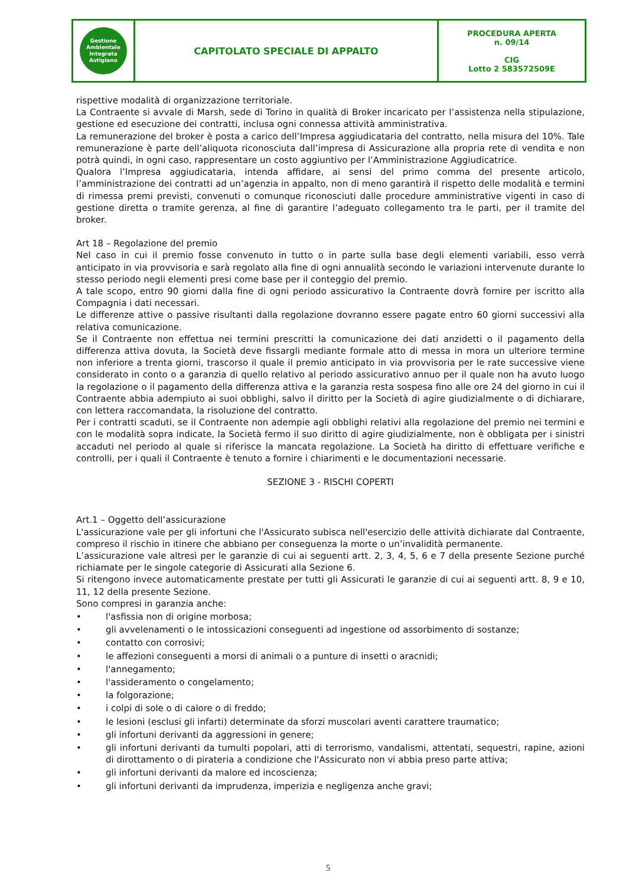| Gestione Ambientale Integrata Astigiano | CAPITOLATO SPECIALE DI APPALTO | PROCEDURA APERTA n. 09/14 CIG Lotto 2 583572509E |
rispettive modalità di organizzazione territoriale.
La Contraente si avvale di Marsh, sede di Torino in qualità di Broker incaricato per l’assistenza nella stipulazione, gestione ed esecuzione dei contratti, inclusa ogni connessa attività amministrativa.
La remunerazione del broker è posta a carico dell’Impresa aggiudicataria del contratto, nella misura del 10%. Tale remunerazione è parte dell’aliquota riconosciuta dall’impresa di Assicurazione alla propria rete di vendita e non potrà quindi, in ogni caso, rappresentare un costo aggiuntivo per l’Amministrazione Aggiudicatrice.
Qualora l’Impresa aggiudicataria, intenda affidare, ai sensi del primo comma del presente articolo, l’amministrazione dei contratti ad un’agenzia in appalto, non di meno garantirà il rispetto delle modalità e termini di rimessa premi previsti, convenuti o comunque riconosciuti dalle procedure amministrative vigenti in caso di gestione diretta o tramite gerenza, al fine di garantire l’adeguato collegamento tra le parti, per il tramite del broker.
Art 18 – Regolazione del premio
Nel caso in cui il premio fosse convenuto in tutto o in parte sulla base degli elementi variabili, esso verrà anticipato in via provvisoria e sarà regolato alla fine di ogni annualità secondo le variazioni intervenute durante lo stesso periodo negli elementi presi come base per il conteggio del premio.
A tale scopo, entro 90 giorni dalla fine di ogni periodo assicurativo la Contraente dovrà fornire per iscritto alla Compagnia i dati necessari.
Le differenze attive o passive risultanti dalla regolazione dovranno essere pagate entro 60 giorni successivi alla relativa comunicazione.
Se il Contraente non effettua nei termini prescritti la comunicazione dei dati anzidetti o il pagamento della differenza attiva dovuta, la Società deve fissargli mediante formale atto di messa in mora un ulteriore termine non inferiore a trenta giorni, trascorso il quale il premio anticipato in via provvisoria per le rate successive viene considerato in conto o a garanzia di quello relativo al periodo assicurativo annuo per il quale non ha avuto luogo la regolazione o il pagamento della differenza attiva e la garanzia resta sospesa fino alle ore 24 del giorno in cui il Contraente abbia adempiuto ai suoi obblighi, salvo il diritto per la Società di agire giudizialmente o di dichiarare, con lettera raccomandata, la risoluzione del contratto.
Per i contratti scaduti, se il Contraente non adempie agli obblighi relativi alla regolazione del premio nei termini e con le modalità sopra indicate, la Società fermo il suo diritto di agire giudizialmente, non è obbligata per i sinistri accaduti nel periodo al quale si riferisce la mancata regolazione. La Società ha diritto di effettuare verifiche e controlli, per i quali il Contraente è tenuto a fornire i chiarimenti e le documentazioni necessarie.
SEZIONE 3 - RISCHI COPERTI
Art.1 – Oggetto dell’assicurazione
L'assicurazione vale per gli infortuni che l'Assicurato subisca nell'esercizio delle attività dichiarate dal Contraente, compreso il rischio in itinere che abbiano per conseguenza la morte o un’invalidità permanente.
L’assicurazione vale altresì per le garanzie di cui ai seguenti artt. 2, 3, 4, 5, 6 e 7 della presente Sezione purché richiamate per le singole categorie di Assicurati alla Sezione 6.
Si ritengono invece automaticamente prestate per tutti gli Assicurati le garanzie di cui ai seguenti artt. 8, 9 e 10, 11, 12 della presente Sezione.
Sono compresi in garanzia anche:
• l'asfissia non di origine morbosa;
• gli avvelenamenti o le intossicazioni conseguenti ad ingestione od assorbimento di sostanze;
• contatto con corrosivi;
• le affezioni conseguenti a morsi di animali o a punture di insetti o aracnidi;
• l'annegamento;
• l'assideramento o congelamento;
• la folgorazione;
• i colpi di sole o di calore o di freddo;
• le lesioni (esclusi gli infarti) determinate da sforzi muscolari aventi carattere traumatico;
• gli infortuni derivanti da aggressioni in genere;
• gli infortuni derivanti da tumulti popolari, atti di terrorismo, vandalismi, attentati, sequestri, rapine, azioni di dirottamento o di pirateria a condizione che l'Assicurato non vi abbia preso parte attiva;
• gli infortuni derivanti da malore ed incoscienza;
• gli infortuni derivanti da imprudenza, imperizia e negligenza anche gravi;
5